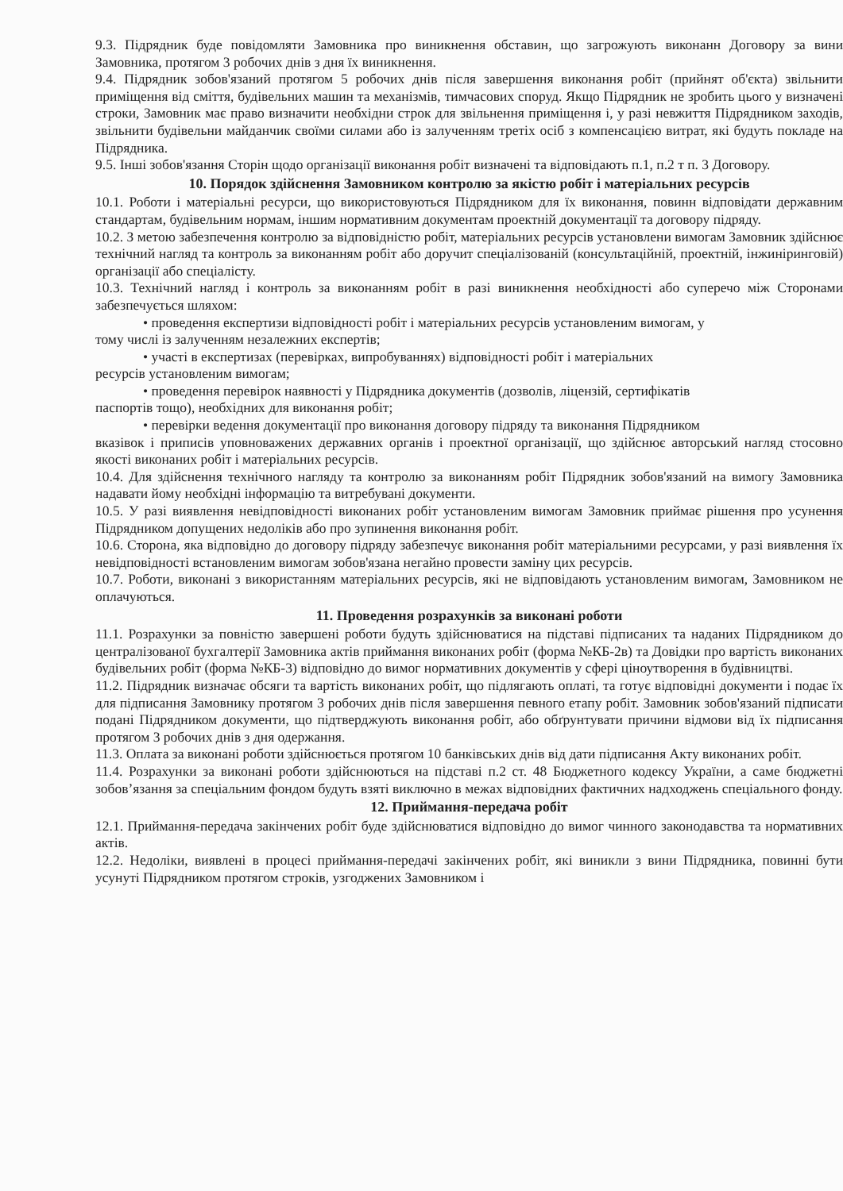9.3. Підрядник буде повідомляти Замовника про виникнення обставин, що загрожують виконанн Договору за вини Замовника, протягом 3 робочих днів з дня їх виникнення.
9.4. Підрядник зобов'язаний протягом 5 робочих днів після завершення виконання робіт (прийнят об'єкта) звільнити приміщення від сміття, будівельних машин та механізмів, тимчасових споруд. Якщо Підрядник не зробить цього у визначені строки, Замовник має право визначити необхідни строк для звільнення приміщення і, у разі невжиття Підрядником заходів, звільнити будівельни майданчик своїми силами або із залученням третіх осіб з компенсацією витрат, які будуть покладе на Підрядника.
9.5. Інші зобов'язання Сторін щодо організації виконання робіт визначені та відповідають п.1, п.2 т п. 3 Договору.
10. Порядок здійснення Замовником контролю за якістю робіт і матеріальних ресурсів
10.1. Роботи і матеріальні ресурси, що використовуються Підрядником для їх виконання, повинн відповідати державним стандартам, будівельним нормам, іншим нормативним документам проектній документації та договору підряду.
10.2. З метою забезпечення контролю за відповідністю робіт, матеріальних ресурсів установлени вимогам Замовник здійснює технічний нагляд та контроль за виконанням робіт або доручит спеціалізованій (консультаційній, проектній, інжиніринговій) організації або спеціалісту.
10.3. Технічний нагляд і контроль за виконанням робіт в разі виникнення необхідності або суперечо між Сторонами забезпечується шляхом:
• проведення експертизи відповідності робіт і матеріальних ресурсів установленим вимогам, у
тому числі із залученням незалежних експертів;
• участі в експертизах (перевірках, випробуваннях) відповідності робіт і матеріальних
ресурсів установленим вимогам;
• проведення перевірок наявності у Підрядника документів (дозволів, ліцензій, сертифікатів
паспортів тощо), необхідних для виконання робіт;
• перевірки ведення документації про виконання договору підряду та виконання Підрядником
вказівок і приписів уповноважених державних органів і проектної організації, що здійснює авторський нагляд стосовно якості виконаних робіт і матеріальних ресурсів.
10.4. Для здійснення технічного нагляду та контролю за виконанням робіт Підрядник зобов'язаний на вимогу Замовника надавати йому необхідні інформацію та витребувані документи.
10.5. У разі виявлення невідповідності виконаних робіт установленим вимогам Замовник приймає рішення про усунення Підрядником допущених недоліків або про зупинення виконання робіт.
10.6. Сторона, яка відповідно до договору підряду забезпечує виконання робіт матеріальними ресурсами, у разі виявлення їх невідповідності встановленим вимогам зобов'язана негайно провести заміну цих ресурсів.
10.7. Роботи, виконані з використанням матеріальних ресурсів, які не відповідають установленим вимогам, Замовником не оплачуються.
11. Проведення розрахунків за виконані роботи
11.1. Розрахунки за повністю завершені роботи будуть здійснюватися на підставі підписаних та наданих Підрядником до централізованої бухгалтерії Замовника актів приймання виконаних робіт (форма №КБ-2в) та Довідки про вартість виконаних будівельних робіт (форма №КБ-3) відповідно до вимог нормативних документів у сфері ціноутворення в будівництві.
11.2. Підрядник визначає обсяги та вартість виконаних робіт, що підлягають оплаті, та готує відповідні документи і подає їх для підписання Замовнику протягом 3 робочих днів після завершення певного етапу робіт. Замовник зобов'язаний підписати подані Підрядником документи, що підтверджують виконання робіт, або обґрунтувати причини відмови від їх підписання протягом 3 робочих днів з дня одержання.
11.3. Оплата за виконані роботи здійснюється протягом 10 банківських днів від дати підписання Акту виконаних робіт.
11.4. Розрахунки за виконані роботи здійснюються на підставі п.2 ст. 48 Бюджетного кодексу України, а саме бюджетні зобов’язання за спеціальним фондом будуть взяті виключно в межах відповідних фактичних надходжень спеціального фонду.
12. Приймання-передача робіт
12.1. Приймання-передача закінчених робіт буде здійснюватися відповідно до вимог чинного законодавства та нормативних актів.
12.2. Недоліки, виявлені в процесі приймання-передачі закінчених робіт, які виникли з вини Підрядника, повинні бути усунуті Підрядником протягом строків, узгоджених Замовником і